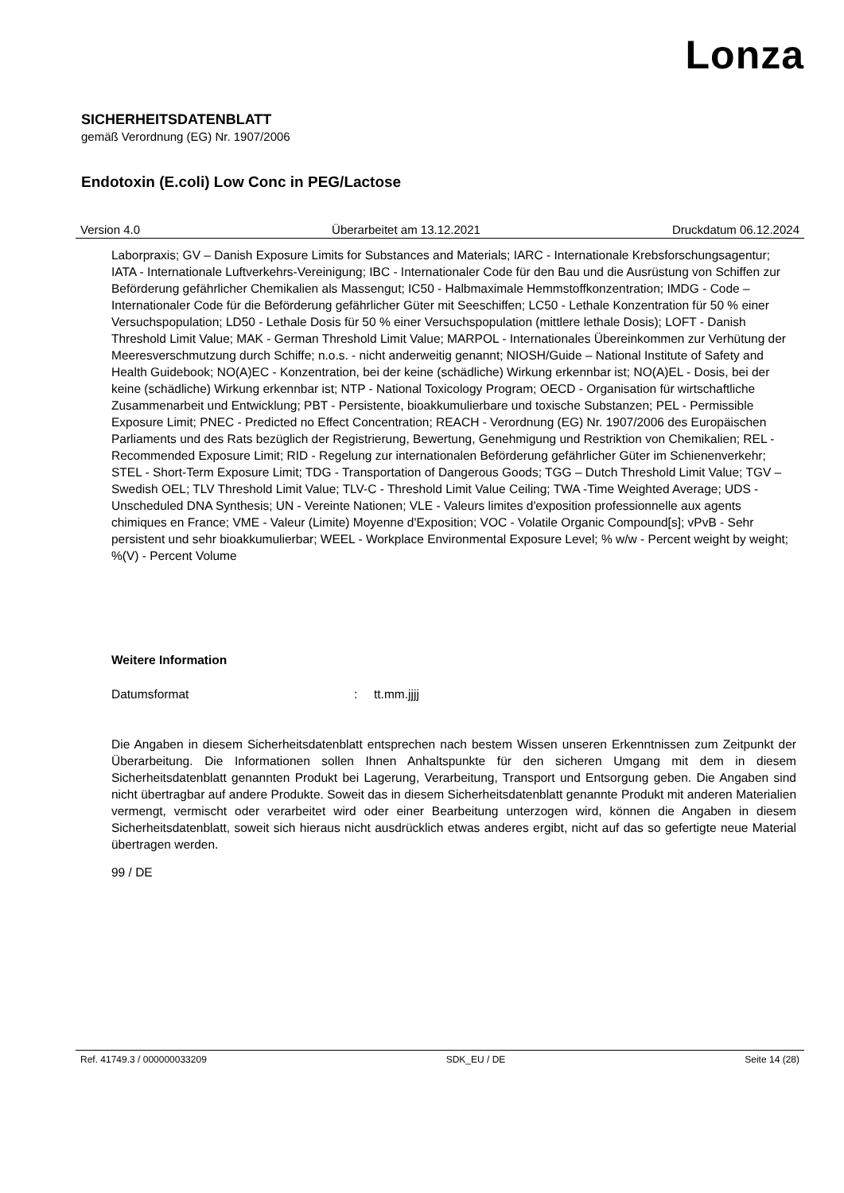Lonza
SICHERHEITSDATENBLATT
gemäß Verordnung (EG) Nr. 1907/2006
Endotoxin (E.coli) Low Conc in PEG/Lactose
Version 4.0 Überarbeitet am 13.12.2021 Druckdatum 06.12.2024
Laborpraxis; GV – Danish Exposure Limits for Substances and Materials; IARC - Internationale Krebsforschungsagentur; IATA - Internationale Luftverkehrs-Vereinigung; IBC - Internationaler Code für den Bau und die Ausrüstung von Schiffen zur Beförderung gefährlicher Chemikalien als Massengut; IC50 - Halbmaximale Hemmstoffkonzentration; IMDG - Code – Internationaler Code für die Beförderung gefährlicher Güter mit Seeschiffen; LC50 - Lethale Konzentration für 50 % einer Versuchspopulation; LD50 - Lethale Dosis für 50 % einer Versuchspopulation (mittlere lethale Dosis); LOFT - Danish Threshold Limit Value; MAK - German Threshold Limit Value; MARPOL - Internationales Übereinkommen zur Verhütung der Meeresverschmutzung durch Schiffe; n.o.s. - nicht anderweitig genannt; NIOSH/Guide – National Institute of Safety and Health Guidebook; NO(A)EC - Konzentration, bei der keine (schädliche) Wirkung erkennbar ist; NO(A)EL - Dosis, bei der keine (schädliche) Wirkung erkennbar ist; NTP - National Toxicology Program; OECD - Organisation für wirtschaftliche Zusammenarbeit und Entwicklung; PBT - Persistente, bioakkumulierbare und toxische Substanzen; PEL - Permissible Exposure Limit; PNEC - Predicted no Effect Concentration; REACH - Verordnung (EG) Nr. 1907/2006 des Europäischen Parliaments und des Rats bezüglich der Registrierung, Bewertung, Genehmigung und Restriktion von Chemikalien; REL - Recommended Exposure Limit; RID - Regelung zur internationalen Beförderung gefährlicher Güter im Schienenverkehr; STEL - Short-Term Exposure Limit; TDG - Transportation of Dangerous Goods; TGG – Dutch Threshold Limit Value; TGV – Swedish OEL; TLV Threshold Limit Value; TLV-C - Threshold Limit Value Ceiling; TWA -Time Weighted Average; UDS - Unscheduled DNA Synthesis; UN - Vereinte Nationen; VLE - Valeurs limites d'exposition professionnelle aux agents chimiques en France; VME - Valeur (Limite) Moyenne d'Exposition; VOC - Volatile Organic Compound[s]; vPvB - Sehr persistent und sehr bioakkumulierbar; WEEL - Workplace Environmental Exposure Level; % w/w - Percent weight by weight; %(V) - Percent Volume
Weitere Information
Datumsformat: tt.mm.jjjj
Die Angaben in diesem Sicherheitsdatenblatt entsprechen nach bestem Wissen unseren Erkenntnissen zum Zeitpunkt der Überarbeitung. Die Informationen sollen Ihnen Anhaltspunkte für den sicheren Umgang mit dem in diesem Sicherheitsdatenblatt genannten Produkt bei Lagerung, Verarbeitung, Transport und Entsorgung geben. Die Angaben sind nicht übertragbar auf andere Produkte. Soweit das in diesem Sicherheitsdatenblatt genannte Produkt mit anderen Materialien vermengt, vermischt oder verarbeitet wird oder einer Bearbeitung unterzogen wird, können die Angaben in diesem Sicherheitsdatenblatt, soweit sich hieraus nicht ausdrücklich etwas anderes ergibt, nicht auf das so gefertigte neue Material übertragen werden.
99 / DE
Ref. 41749.3 / 000000033209 SDK_EU / DE Seite 14 (28)